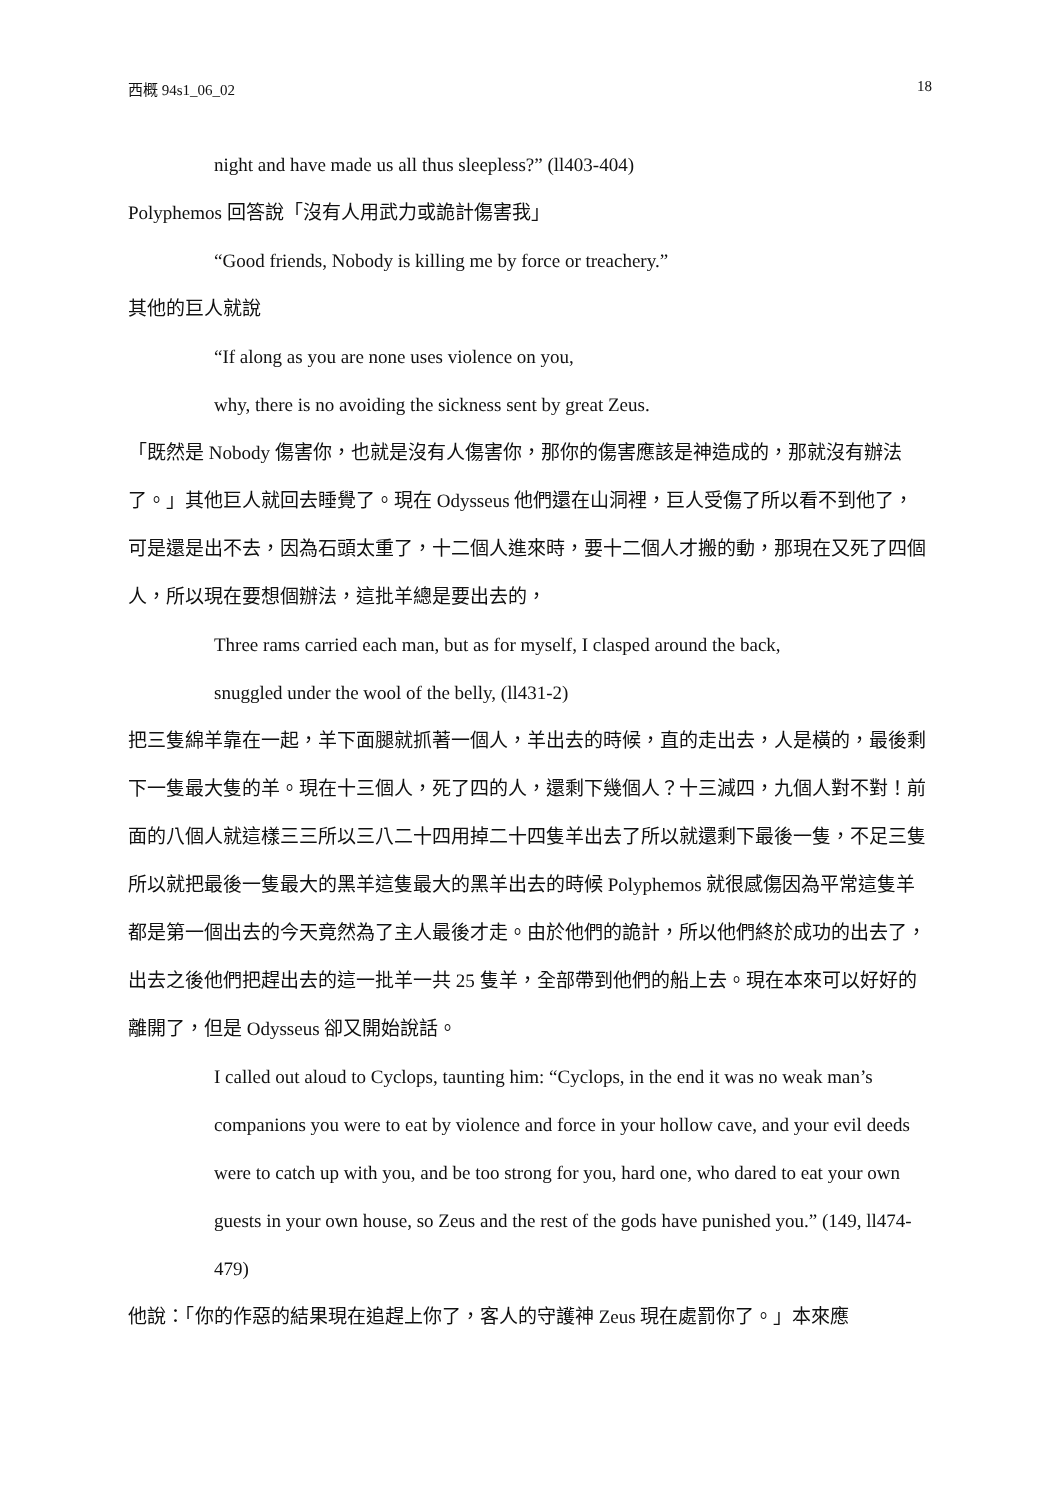西概 94s1_06_02 18
night and have made us all thus sleepless?” (ll403-404)
Polyphemos 回答說「沒有人用武力或詭計傷害我」
“Good friends, Nobody is killing me by force or treachery.”
其他的巨人就說
“If along as you are none uses violence on you,
why, there is no avoiding the sickness sent by great Zeus.
「既然是 Nobody 傷害你，也就是沒有人傷害你，那你的傷害應該是神造成的，那就沒有辦法了。」其他巨人就回去睡覺了。現在 Odysseus 他們還在山洞裡，巨人受傷了所以看不到他了，可是還是出不去，因為石頭太重了，十二個人進來時，要十二個人才搬的動，那現在又死了四個人，所以現在要想個辦法，這批羊總是要出去的，
Three rams carried each man, but as for myself, I clasped around the back,
snuggled under the wool of the belly, (ll431-2)
把三隻綿羊靠在一起，羊下面腿就抓著一個人，羊出去的時候，直的走出去，人是橫的，最後剩下一隻最大隻的羊。現在十三個人，死了四的人，還剩下幾個人？十三減四，九個人對不對！前面的八個人就這樣三三所以三八二十四用掉二十四隻羊出去了所以就還剩下最後一隻，不足三隻所以就把最後一隻最大的黑羊這隻最大的黑羊出去的時候 Polyphemos 就很感傷因為平常這隻羊都是第一個出去的今天竟然為了主人最後才走。由於他們的詭計，所以他們終於成功的出去了，出去之後他們把趕出去的這一批羊一共 25 隻羊，全部帶到他們的船上去。現在本來可以好好的離開了，但是 Odysseus 卻又開始說話。
I called out aloud to Cyclops, taunting him: “Cyclops, in the end it was no weak man’s companions you were to eat by violence and force in your hollow cave, and your evil deeds were to catch up with you, and be too strong for you, hard one, who dared to eat your own guests in your own house, so Zeus and the rest of the gods have punished you.” (149, ll474-479)
他說：「你的作惡的結果現在追趕上你了，客人的守護神 Zeus 現在處罰你了。」本來應